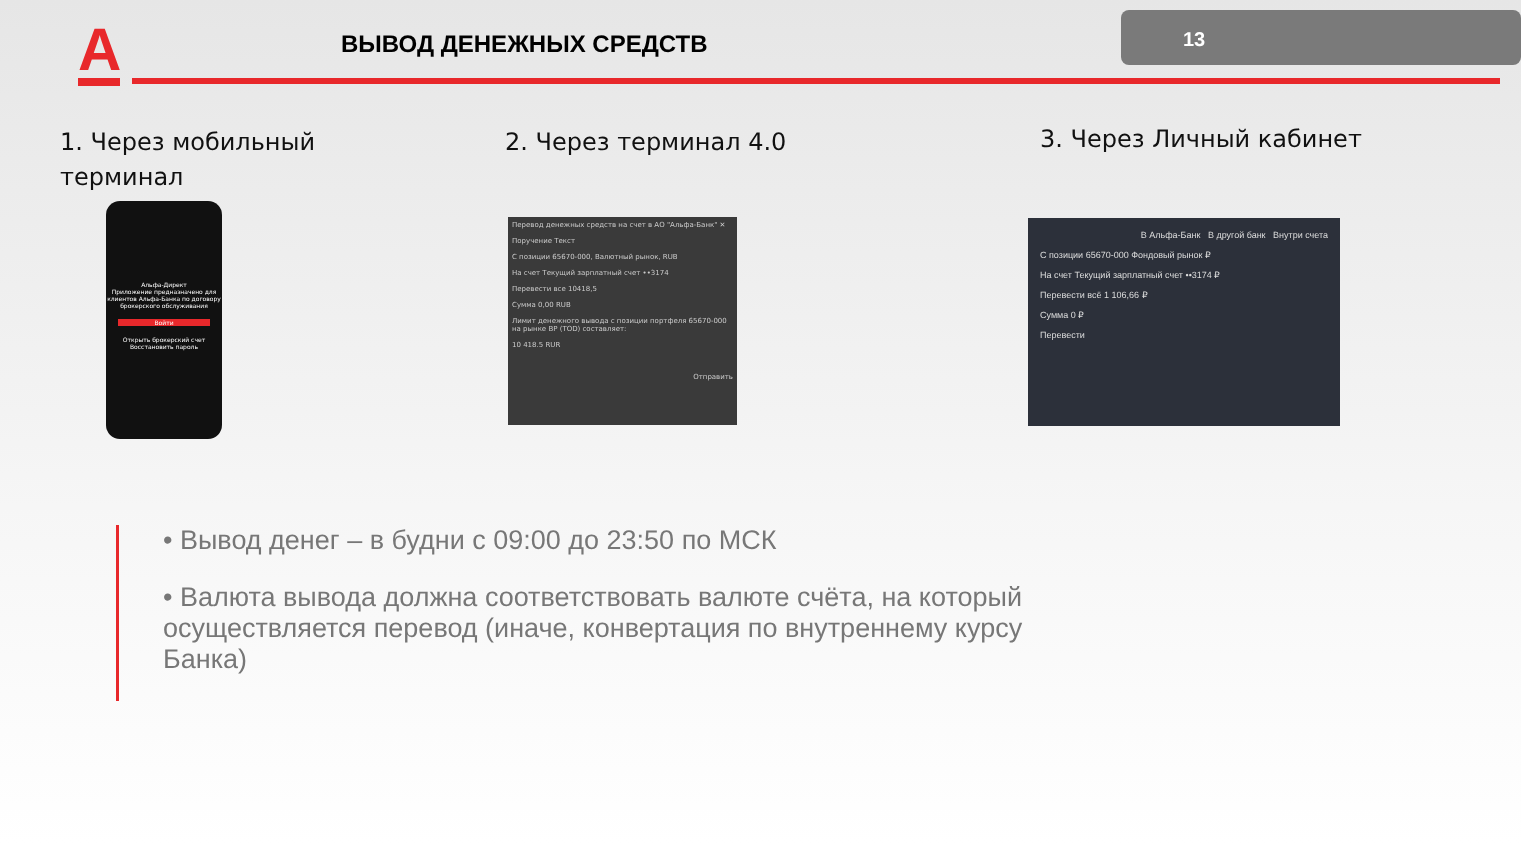А ВЫВОД ДЕНЕЖНЫХ СРЕДСТВ
13
1. Через мобильный
терминал
2. Через терминал 4.0 3. Через Личный кабинет
Альфа-Директ
Приложение предназначено для клиентов Альфа-Банка по договору брокерского обслуживания
Войти
Открыть брокерский счет
Восстановить пароль
Перевод денежных средств на счет в АО "Альфа-Банк" ✕
Поручение Текст
С позиции 65670-000, Валютный рынок, RUB
На счет Текущий зарплатный счет ••3174
Перевести все 10418,5
Сумма 0,00 RUB
Лимит денежного вывода с позиции портфеля 65670-000 на рынке ВР (TOD) составляет:
10 418.5 RUR
Отправить
В Альфа-Банк В другой банк Внутри счета
С позиции 65670-000 Фондовый рынок ₽
На счет Текущий зарплатный счет ••3174 ₽
Перевести всё 1 106,66 ₽
Сумма 0 ₽
Перевести
• Вывод денег – в будни с 09:00 до 23:50 по МСК
• Валюта вывода должна соответствовать валюте счёта, на который осуществляется перевод (иначе, конвертация по внутреннему курсу Банка)